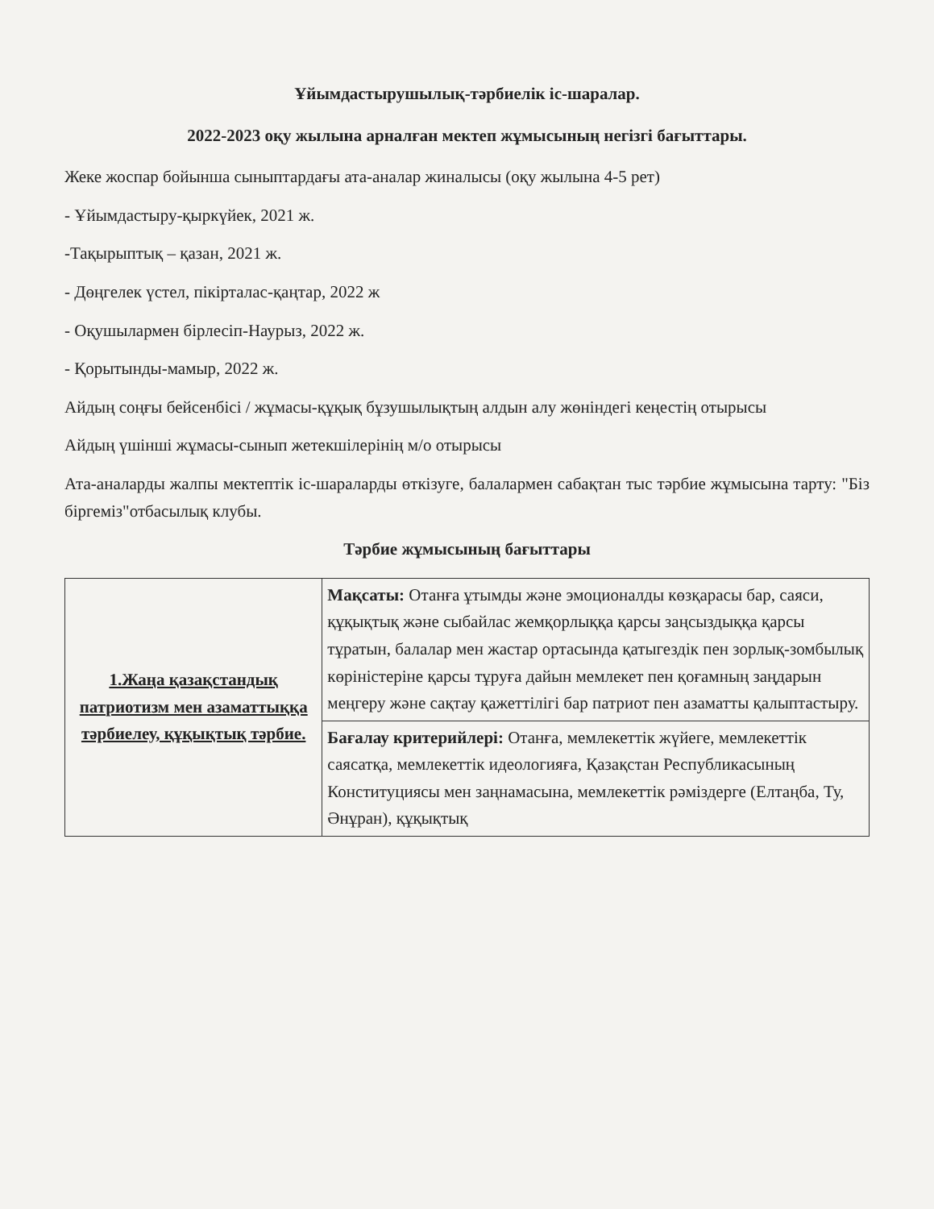Ұйымдастырушылық-тәрбиелік іс-шаралар.
2022-2023 оқу жылына арналған мектеп жұмысының негізгі бағыттары.
Жеке жоспар бойынша сыныптардағы ата-аналар жиналысы (оқу жылына 4-5 рет)
- Ұйымдастыру-қыркүйек, 2021 ж.
-Тақырыптық – қазан, 2021 ж.
- Дөңгелек үстел, пікірталас-қаңтар, 2022 ж
- Оқушылармен бірлесіп-Наурыз, 2022 ж.
- Қорытынды-мамыр, 2022 ж.
Айдың соңғы бейсенбісі / жұмасы-құқық бұзушылықтың алдын алу жөніндегі кеңестің отырысы
Айдың үшінші жұмасы-сынып жетекшілерінің м/о отырысы
Ата-аналарды жалпы мектептік іс-шараларды өткізуге, балалармен сабақтан тыс тәрбие жұмысына тарту: "Біз біргеміз"отбасылық клубы.
Тәрбие жұмысының бағыттары
| 1.Жаңа қазақстандық патриотизм мен азаматтыққа тәрбиелеу, құқықтық тәрбие. | Мақсаты: Отанға ұтымды және эмоционалды көзқарасы бар, саяси, құқықтық және сыбайлас жемқорлыққа қарсы заңсыздыққа қарсы тұратын, балалар мен жастар ортасында қатыгездік пен зорлық-зомбылық көріністеріне қарсы тұруға дайын мемлекет пен қоғамның заңдарын меңгеру және сақтау қажеттілігі бар патриот пен азаматты қалыптастыру. |
| | Бағалау критерийлері: Отанға, мемлекеттік жүйеге, мемлекеттік саясатқа, мемлекеттік идеологияға, Қазақстан Республикасының Конституциясы мен заңнамасына, мемлекеттік рәміздерге (Елтаңба, Ту, Әнұран), құқықтық |